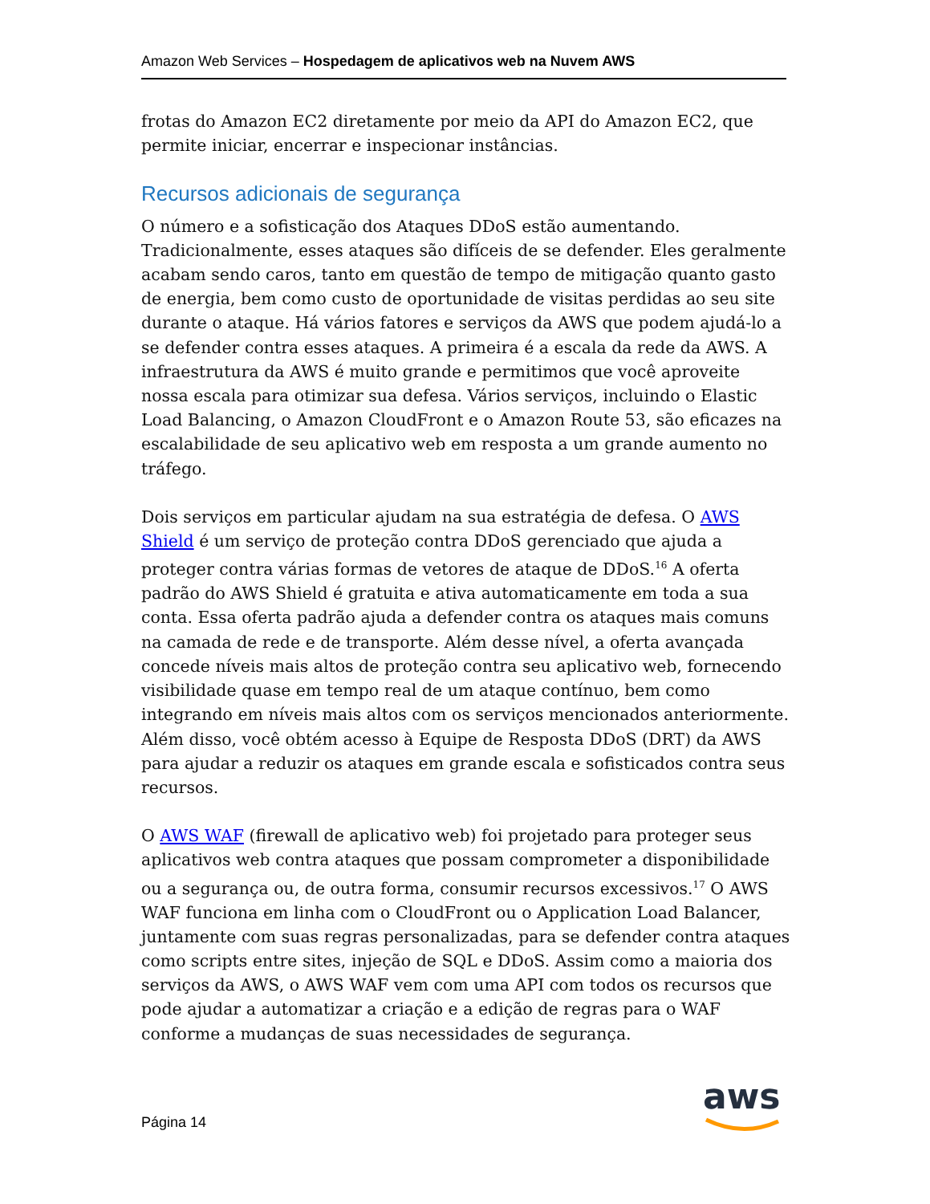Amazon Web Services – Hospedagem de aplicativos web na Nuvem AWS
frotas do Amazon EC2 diretamente por meio da API do Amazon EC2, que permite iniciar, encerrar e inspecionar instâncias.
Recursos adicionais de segurança
O número e a sofisticação dos Ataques DDoS estão aumentando. Tradicionalmente, esses ataques são difíceis de se defender. Eles geralmente acabam sendo caros, tanto em questão de tempo de mitigação quanto gasto de energia, bem como custo de oportunidade de visitas perdidas ao seu site durante o ataque. Há vários fatores e serviços da AWS que podem ajudá-lo a se defender contra esses ataques. A primeira é a escala da rede da AWS. A infraestrutura da AWS é muito grande e permitimos que você aproveite nossa escala para otimizar sua defesa. Vários serviços, incluindo o Elastic Load Balancing, o Amazon CloudFront e o Amazon Route 53, são eficazes na escalabilidade de seu aplicativo web em resposta a um grande aumento no tráfego.
Dois serviços em particular ajudam na sua estratégia de defesa. O AWS Shield é um serviço de proteção contra DDoS gerenciado que ajuda a proteger contra várias formas de vetores de ataque de DDoS.<sup>16</sup> A oferta padrão do AWS Shield é gratuita e ativa automaticamente em toda a sua conta. Essa oferta padrão ajuda a defender contra os ataques mais comuns na camada de rede e de transporte. Além desse nível, a oferta avançada concede níveis mais altos de proteção contra seu aplicativo web, fornecendo visibilidade quase em tempo real de um ataque contínuo, bem como integrando em níveis mais altos com os serviços mencionados anteriormente. Além disso, você obtém acesso à Equipe de Resposta DDoS (DRT) da AWS para ajudar a reduzir os ataques em grande escala e sofisticados contra seus recursos.
O AWS WAF (firewall de aplicativo web) foi projetado para proteger seus aplicativos web contra ataques que possam comprometer a disponibilidade ou a segurança ou, de outra forma, consumir recursos excessivos.<sup>17</sup> O AWS WAF funciona em linha com o CloudFront ou o Application Load Balancer, juntamente com suas regras personalizadas, para se defender contra ataques como scripts entre sites, injeção de SQL e DDoS. Assim como a maioria dos serviços da AWS, o AWS WAF vem com uma API com todos os recursos que pode ajudar a automatizar a criação e a edição de regras para o WAF conforme a mudanças de suas necessidades de segurança.
Página 14
aws